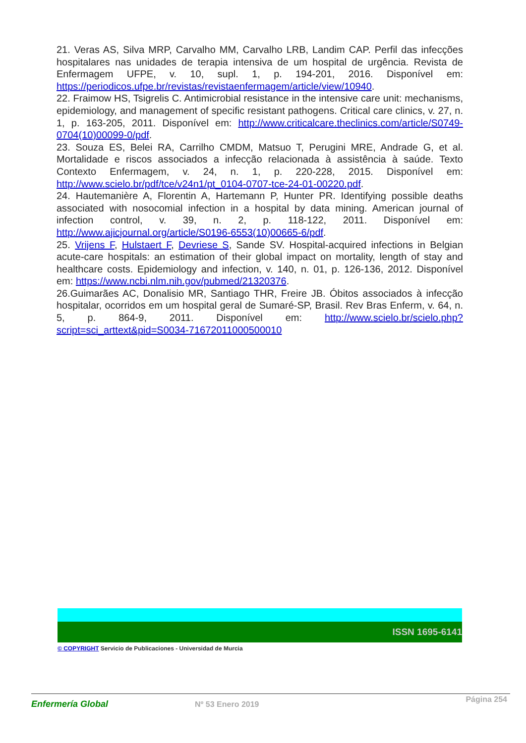21. Veras AS, Silva MRP, Carvalho MM, Carvalho LRB, Landim CAP. Perfil das infecções hospitalares nas unidades de terapia intensiva de um hospital de urgência. Revista de Enfermagem UFPE, v. 10, supl. 1, p. 194-201, 2016. Disponível em: https://periodicos.ufpe.br/revistas/revistaenfermagem/article/view/10940.
22. Fraimow HS, Tsigrelis C. Antimicrobial resistance in the intensive care unit: mechanisms, epidemiology, and management of specific resistant pathogens. Critical care clinics, v. 27, n. 1, p. 163-205, 2011. Disponível em: http://www.criticalcare.theclinics.com/article/S0749-0704(10)00099-0/pdf.
23. Souza ES, Belei RA, Carrilho CMDM, Matsuo T, Perugini MRE, Andrade G, et al. Mortalidade e riscos associados a infecção relacionada à assistência à saúde. Texto Contexto Enfermagem, v. 24, n. 1, p. 220-228, 2015. Disponível em: http://www.scielo.br/pdf/tce/v24n1/pt_0104-0707-tce-24-01-00220.pdf.
24. Hautemanière A, Florentin A, Hartemann P, Hunter PR. Identifying possible deaths associated with nosocomial infection in a hospital by data mining. American journal of infection control, v. 39, n. 2, p. 118-122, 2011. Disponível em: http://www.ajicjournal.org/article/S0196-6553(10)00665-6/pdf.
25. Vrijens F, Hulstaert F, Devriese S, Sande SV. Hospital-acquired infections in Belgian acute-care hospitals: an estimation of their global impact on mortality, length of stay and healthcare costs. Epidemiology and infection, v. 140, n. 01, p. 126-136, 2012. Disponível em: https://www.ncbi.nlm.nih.gov/pubmed/21320376.
26.Guimarães AC, Donalisio MR, Santiago THR, Freire JB. Óbitos associados à infecção hospitalar, ocorridos em um hospital geral de Sumaré-SP, Brasil. Rev Bras Enferm, v. 64, n. 5, p. 864-9, 2011. Disponível em: http://www.scielo.br/scielo.php?script=sci_arttext&pid=S0034-71672011000500010
ISSN 1695-6141
© COPYRIGHT Servicio de Publicaciones - Universidad de Murcia
Enfermería Global Nº 53 Enero 2019
Página 254